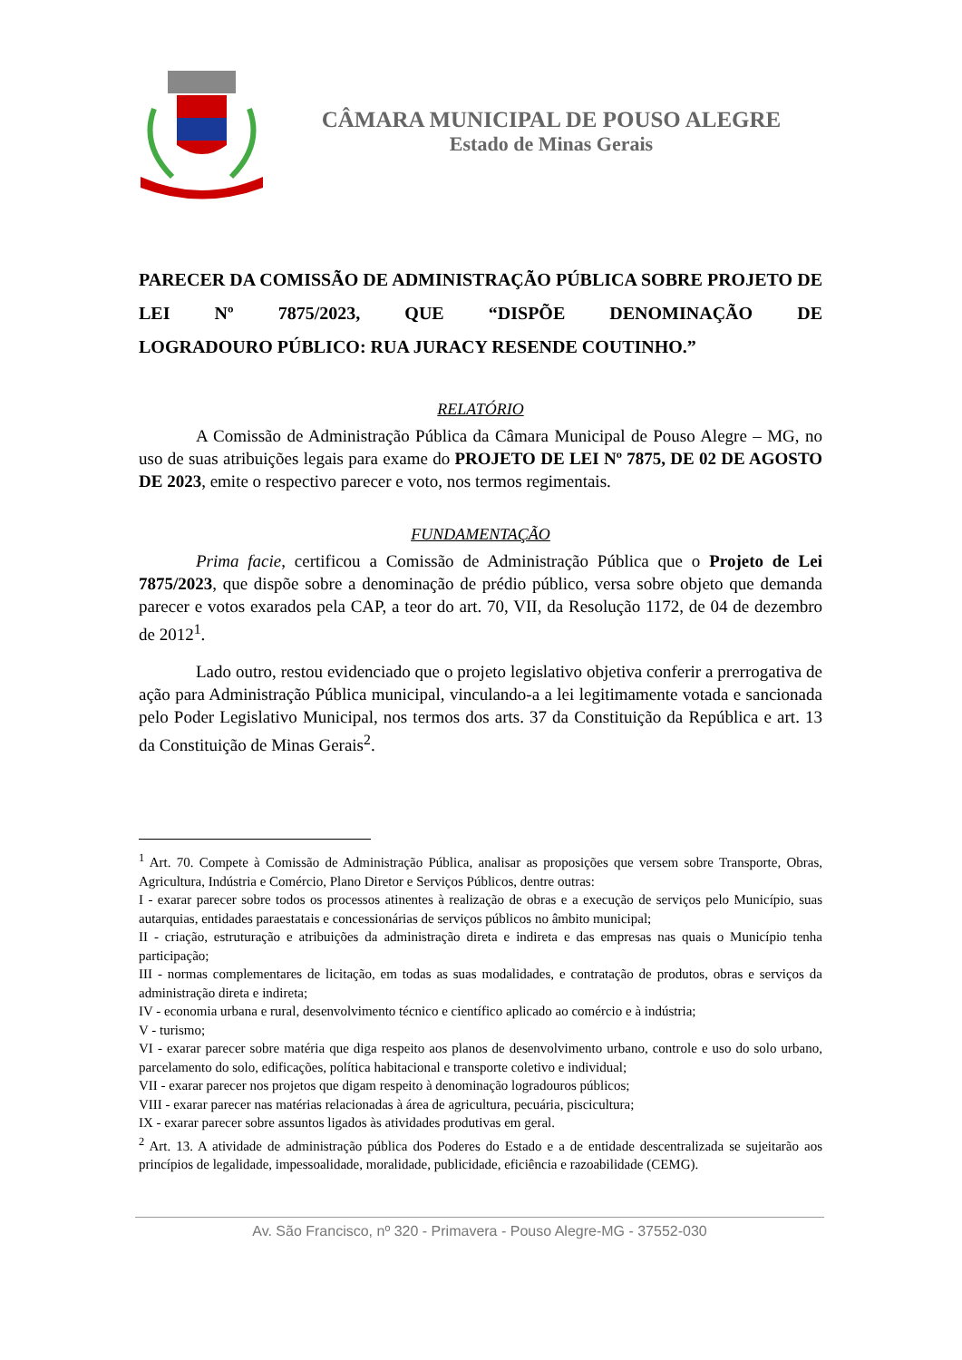CÂMARA MUNICIPAL DE POUSO ALEGRE
Estado de Minas Gerais
PARECER DA COMISSÃO DE ADMINISTRAÇÃO PÚBLICA SOBRE PROJETO DE LEI Nº 7875/2023, QUE “DISPÕE DENOMINAÇÃO DE
LOGRADOURO PÚBLICO: RUA JURACY RESENDE COUTINHO.”
RELATÓRIO
A Comissão de Administração Pública da Câmara Municipal de Pouso Alegre – MG, no uso de suas atribuições legais para exame do PROJETO DE LEI Nº 7875, DE 02 DE AGOSTO DE 2023, emite o respectivo parecer e voto, nos termos regimentais.
FUNDAMENTAÇÃO
Prima facie, certificou a Comissão de Administração Pública que o Projeto de Lei 7875/2023, que dispõe sobre a denominação de prédio público, versa sobre objeto que demanda parecer e votos exarados pela CAP, a teor do art. 70, VII, da Resolução 1172, de 04 de dezembro de 2012<sup>1</sup>.
Lado outro, restou evidenciado que o projeto legislativo objetiva conferir a prerrogativa de ação para Administração Pública municipal, vinculando-a a lei legitimamente votada e sancionada pelo Poder Legislativo Municipal, nos termos dos arts. 37 da Constituição da República e art. 13 da Constituição de Minas Gerais<sup>2</sup>.
<sup>1</sup> Art. 70. Compete à Comissão de Administração Pública, analisar as proposições que versem sobre Transporte, Obras, Agricultura, Indústria e Comércio, Plano Diretor e Serviços Públicos, dentre outras:
I - exarar parecer sobre todos os processos atinentes à realização de obras e a execução de serviços pelo Município, suas autarquias, entidades paraestatais e concessionárias de serviços públicos no âmbito municipal;
II - criação, estruturação e atribuições da administração direta e indireta e das empresas nas quais o Município tenha participação;
III - normas complementares de licitação, em todas as suas modalidades, e contratação de produtos, obras e serviços da administração direta e indireta;
IV - economia urbana e rural, desenvolvimento técnico e científico aplicado ao comércio e à indústria;
V - turismo;
VI - exarar parecer sobre matéria que diga respeito aos planos de desenvolvimento urbano, controle e uso do solo urbano, parcelamento do solo, edificações, política habitacional e transporte coletivo e individual;
VII - exarar parecer nos projetos que digam respeito à denominação logradouros públicos;
VIII - exarar parecer nas matérias relacionadas à área de agricultura, pecuária, piscicultura;
IX - exarar parecer sobre assuntos ligados às atividades produtivas em geral.
<sup>2</sup> Art. 13. A atividade de administração pública dos Poderes do Estado e a de entidade descentralizada se sujeitarão aos princípios de legalidade, impessoalidade, moralidade, publicidade, eficiência e razoabilidade (CEMG).
Av. São Francisco, nº 320 - Primavera - Pouso Alegre-MG - 37552-030